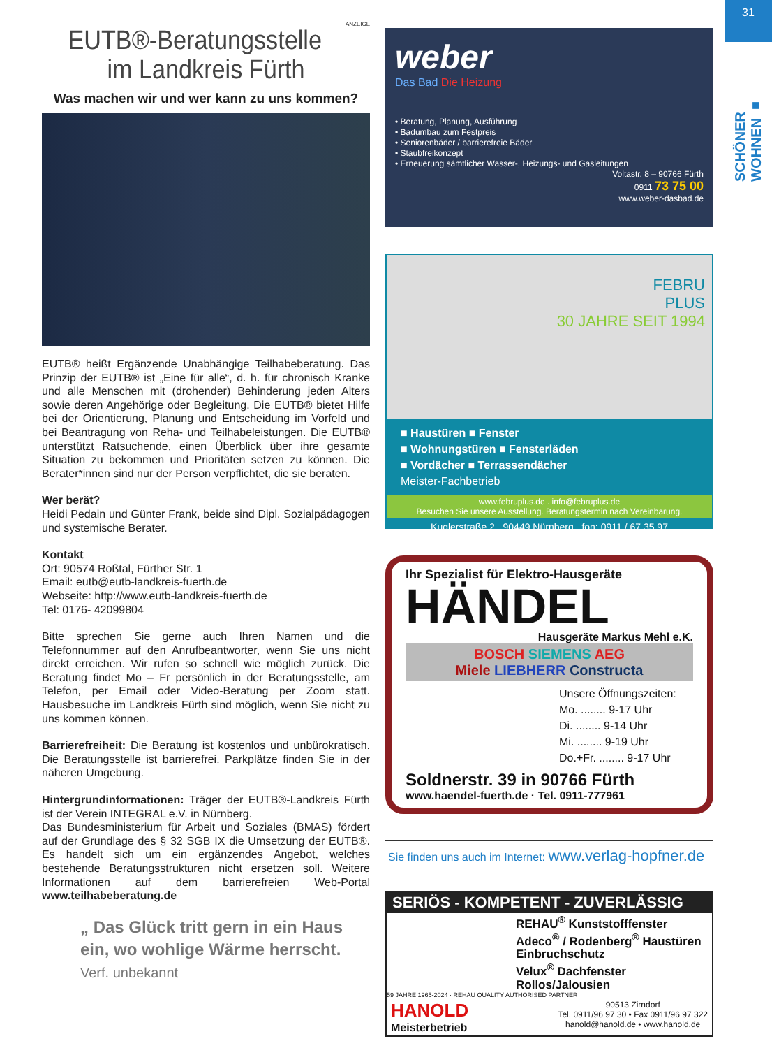ANZEIGE
EUTB®-Beratungsstelle im Landkreis Fürth
Was machen wir und wer kann zu uns kommen?
EUTB® heißt Ergänzende Unabhängige Teilhabeberatung. Das Prinzip der EUTB® ist „Eine für alle“, d. h. für chronisch Kranke und alle Menschen mit (drohender) Behinderung jeden Alters sowie deren Angehörige oder Begleitung. Die EUTB® bietet Hilfe bei der Orientierung, Planung und Entscheidung im Vorfeld und bei Beantragung von Reha- und Teilhabeleistungen. Die EUTB® unterstützt Ratsuchende, einen Überblick über ihre gesamte Situation zu bekommen und Prioritäten setzen zu können. Die Berater*innen sind nur der Person verpflichtet, die sie beraten.
Wer berät?
Heidi Pedain und Günter Frank, beide sind Dipl. Sozialpädagogen und systemische Berater.
Kontakt
Ort: 90574 Roßtal, Fürther Str. 1
Email: eutb@eutb-landkreis-fuerth.de
Webseite: http://www.eutb-landkreis-fuerth.de
Tel: 0176- 42099804
Bitte sprechen Sie gerne auch Ihren Namen und die Telefonnummer auf den Anrufbeantworter, wenn Sie uns nicht direkt erreichen. Wir rufen so schnell wie möglich zurück. Die Beratung findet Mo – Fr persönlich in der Beratungsstelle, am Telefon, per Email oder Video-Beratung per Zoom statt. Hausbesuche im Landkreis Fürth sind möglich, wenn Sie nicht zu uns kommen können.
Barrierefreiheit: Die Beratung ist kostenlos und unbürokratisch. Die Beratungsstelle ist barrierefrei. Parkplätze finden Sie in der näheren Umgebung.
Hintergrundinformationen: Träger der EUTB®-Landkreis Fürth ist der Verein INTEGRAL e.V. in Nürnberg.
Das Bundesministerium für Arbeit und Soziales (BMAS) fördert auf der Grundlage des § 32 SGB IX die Umsetzung der EUTB®. Es handelt sich um ein ergänzendes Angebot, welches bestehende Beratungsstrukturen nicht ersetzen soll. Weitere Informationen auf dem barrierefreien Web-Portal www.teilhabeberatung.de
„ Das Glück tritt gern in ein Haus ein, wo wohlige Wärme herrscht.
Verf. unbekannt
weber
Das Bad Die Heizung
• Beratung, Planung, Ausführung
• Badumbau zum Festpreis
• Seniorenbäder / barrierefreie Bäder
• Staubfreikonzept
• Erneuerung sämtlicher Wasser-, Heizungs- und Gasleitungen
Voltastr. 8 – 90766 Fürth
0911 73 75 00
www.weber-dasbad.de
FEBRU
PLUS
30 JAHRE SEIT 1994
■ Haustüren ■ Fenster
■ Wohnungstüren ■ Fensterläden
■ Vordächer ■ Terrassendächer
Meister-Fachbetrieb
www.februplus.de . info@februplus.de
Besuchen Sie unsere Ausstellung. Beratungstermin nach Vereinbarung.
Kuglerstraße 2 . 90449 Nürnberg . fon: 0911 / 67 35 97
Ihr Spezialist für Elektro-Hausgeräte
HÄNDEL
Hausgeräte Markus Mehl e.K.
BOSCH SIEMENS AEG
Miele LIEBHERR Constructa
Unsere Öffnungszeiten:
Mo. ........ 9-17 Uhr
Di. ........ 9-14 Uhr
Mi. ........ 9-19 Uhr
Do.+Fr. ........ 9-17 Uhr
Soldnerstr. 39 in 90766 Fürth
www.haendel-fuerth.de · Tel. 0911-777961
Sie finden uns auch im Internet: www.verlag-hopfner.de
SERIÖS - KOMPETENT - ZUVERLÄSSIG
REHAU<sup>®</sup> Kunststofffenster
Adeco<sup>®</sup> / Rodenberg<sup>®</sup> Haustüren
Einbruchschutz
Velux<sup>®</sup> Dachfenster
Rollos/Jalousien
59 JAHRE 1965-2024 · REHAU QUALITY AUTHORISED PARTNER
HANOLD
Meisterbetrieb
90513 Zirndorf
Tel. 0911/96 97 30 • Fax 0911/96 97 322
hanold@hanold.de • www.hanold.de
31
SCHÖNER WOHNEN ■